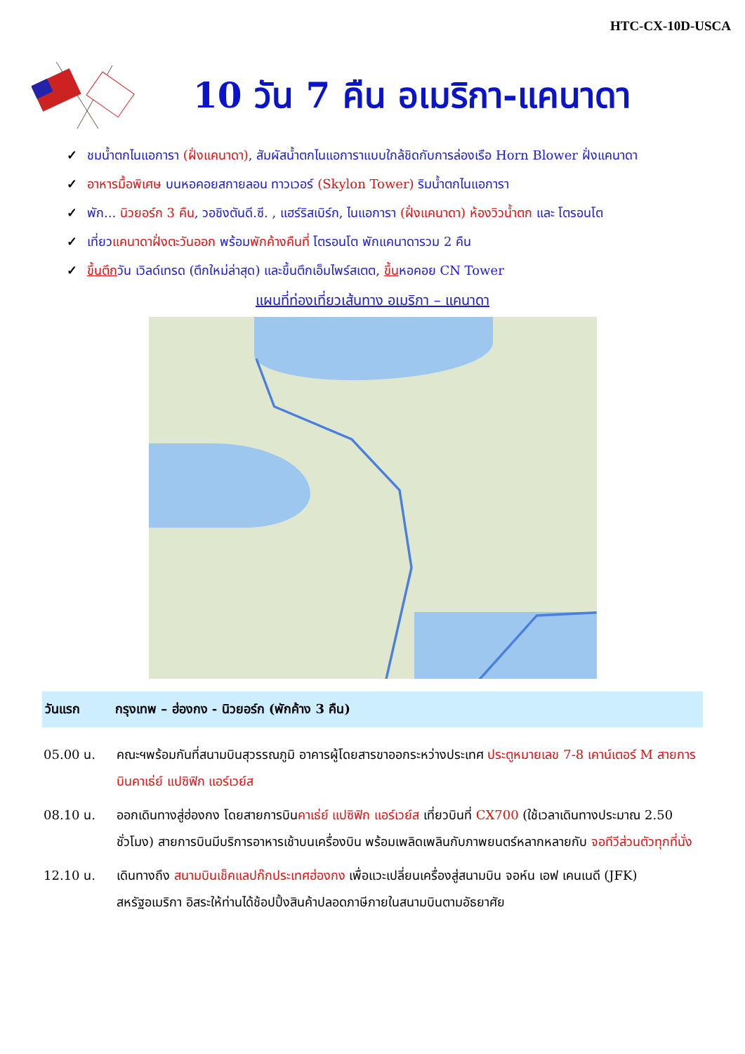HTC-CX-10D-USCA
10 วัน 7 คืน อเมริกา-แคนาดา
✓ ชมน้ำตกไนแอการา (ฝั่งแคนาดา), สัมผัสน้ำตกไนแอการาแบบใกล้ชิดกับการล่องเรือ Horn Blower ฝั่งแคนาดา
✓ อาหารมื้อพิเศษ บนหอคอยสกายลอน ทาวเวอร์ (Skylon Tower) ริมน้ำตกไนแอการา
✓ พัก... นิวยอร์ก 3 คืน, วอชิงตันดี.ซี. , แฮร์ริสเบิร์ก, ไนแอการา (ฝั่งแคนาดา) ห้องวิวน้ำตก และ โตรอนโต
✓ เที่ยวแคนาดาฝั่งตะวันออก พร้อมพักค้างคืนที่ โตรอนโต พักแคนาดารวม 2 คืน
✓ ขึ้นตึกวัน เวิลด์เทรด (ตึกใหม่ล่าสุด) และขึ้นตึกเอ็มไพร์สเตต, ขึ้นหอคอย CN Tower
แผนที่ท่องเที่ยวเส้นทาง อเมริกา – แคนาดา
วันแรก กรุงเทพ – ฮ่องกง - นิวยอร์ก (พักค้าง 3 คืน)
05.00 น. คณะฯพร้อมกันที่สนามบินสุวรรณภูมิ อาคารผู้โดยสารขาออกระหว่างประเทศ ประตูหมายเลข 7-8 เคาน์เตอร์ M สายการบินคาเธ่ย์ แปซิฟิก แอร์เวย์ส
08.10 น. ออกเดินทางสู่ฮ่องกง โดยสายการบินคาเธ่ย์ แปซิฟิก แอร์เวย์ส เที่ยวบินที่ CX700 (ใช้เวลาเดินทางประมาณ 2.50 ชั่วโมง) สายการบินมีบริการอาหารเช้าบนเครื่องบิน พร้อมเพลิดเพลินกับภาพยนตร์หลากหลายกับ จอทีวีส่วนตัวทุกที่นั่ง
12.10 น. เดินทางถึง สนามบินเช็คแลปก๊กประเทศฮ่องกง เพื่อแวะเปลี่ยนเครื่องสู่สนามบิน จอห์น เอฟ เคนเนดี (JFK) สหรัฐอเมริกา อิสระให้ท่านได้ช้อปปิ้งสินค้าปลอดภาษีภายในสนามบินตามอัธยาศัย